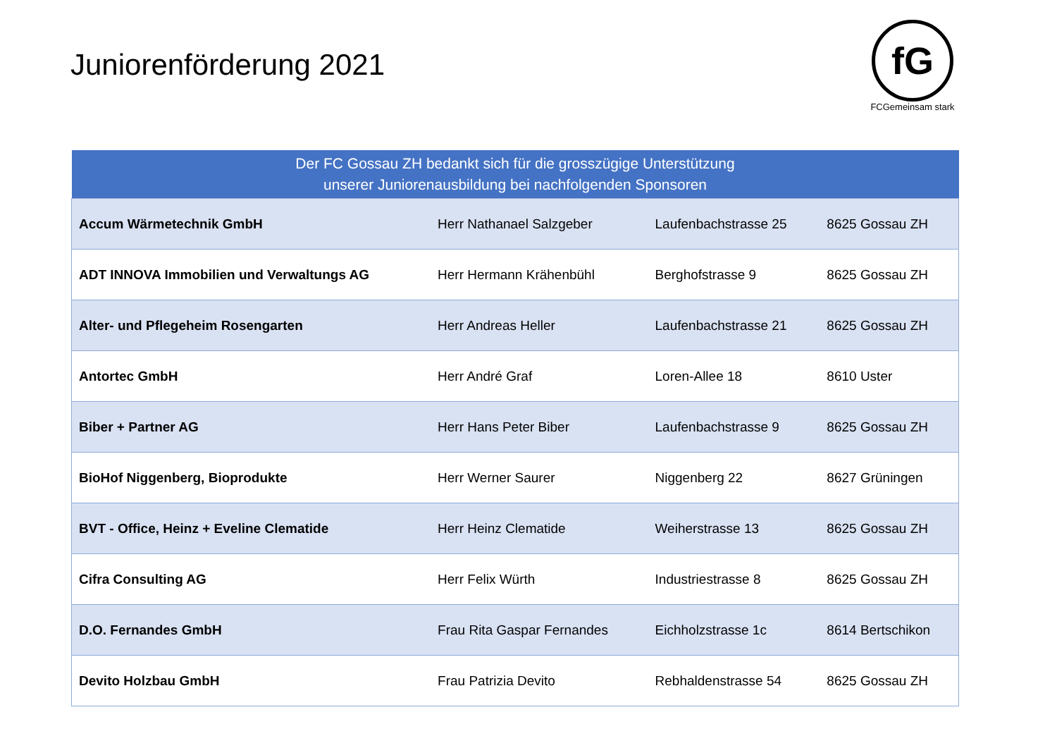Juniorenförderung 2021
fG
FCGemeinsam stark
| Der FC Gossau ZH bedankt sich für die grosszügige Unterstützung unserer Juniorenausbildung bei nachfolgenden Sponsoren | | | |
| --- | --- | --- | --- |
| Accum Wärmetechnik GmbH | Herr Nathanael Salzgeber | Laufenbachstrasse 25 | 8625 Gossau ZH |
| ADT INNOVA Immobilien und Verwaltungs AG | Herr Hermann Krähenbühl | Berghofstrasse 9 | 8625 Gossau ZH |
| Alter- und Pflegeheim Rosengarten | Herr Andreas Heller | Laufenbachstrasse 21 | 8625 Gossau ZH |
| Antortec GmbH | Herr André Graf | Loren-Allee 18 | 8610 Uster |
| Biber + Partner AG | Herr Hans Peter Biber | Laufenbachstrasse 9 | 8625 Gossau ZH |
| BioHof Niggenberg, Bioprodukte | Herr Werner Saurer | Niggenberg 22 | 8627 Grüningen |
| BVT - Office, Heinz + Eveline Clematide | Herr Heinz Clematide | Weiherstrasse 13 | 8625 Gossau ZH |
| Cifra Consulting AG | Herr Felix Würth | Industriestrasse 8 | 8625 Gossau ZH |
| D.O. Fernandes GmbH | Frau Rita Gaspar Fernandes | Eichholzstrasse 1c | 8614 Bertschikon |
| Devito Holzbau GmbH | Frau Patrizia Devito | Rebhaldenstrasse 54 | 8625 Gossau ZH |